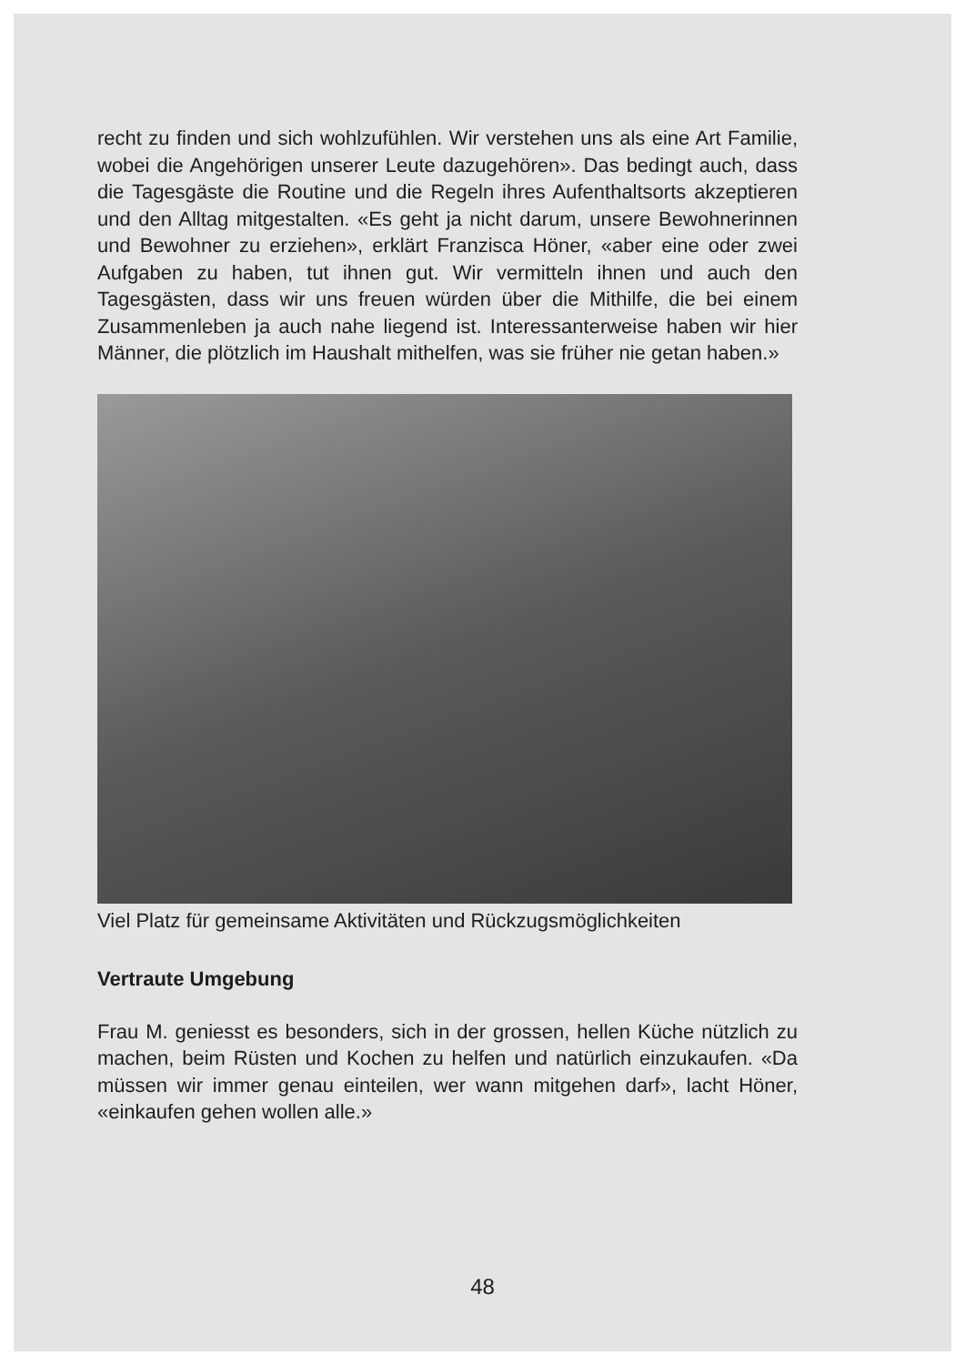recht zu finden und sich wohlzufühlen. Wir verstehen uns als eine Art Familie, wobei die Angehörigen unserer Leute dazugehören». Das bedingt auch, dass die Tagesgäste die Routine und die Regeln ihres Aufenthaltsorts akzeptieren und den Alltag mitgestalten. «Es geht ja nicht darum, unsere Bewohnerinnen und Bewohner zu erziehen», erklärt Franzisca Höner, «aber eine oder zwei Aufgaben zu haben, tut ihnen gut. Wir vermitteln ihnen und auch den Tagesgästen, dass wir uns freuen würden über die Mithilfe, die bei einem Zusammenleben ja auch nahe liegend ist. Interessanterweise haben wir hier Männer, die plötzlich im Haushalt mithelfen, was sie früher nie getan haben.»
Viel Platz für gemeinsame Aktivitäten und Rückzugsmöglichkeiten
Vertraute Umgebung
Frau M. geniesst es besonders, sich in der grossen, hellen Küche nützlich zu machen, beim Rüsten und Kochen zu helfen und natürlich einzukaufen. «Da müssen wir immer genau einteilen, wer wann mitgehen darf», lacht Höner, «einkaufen gehen wollen alle.»
48